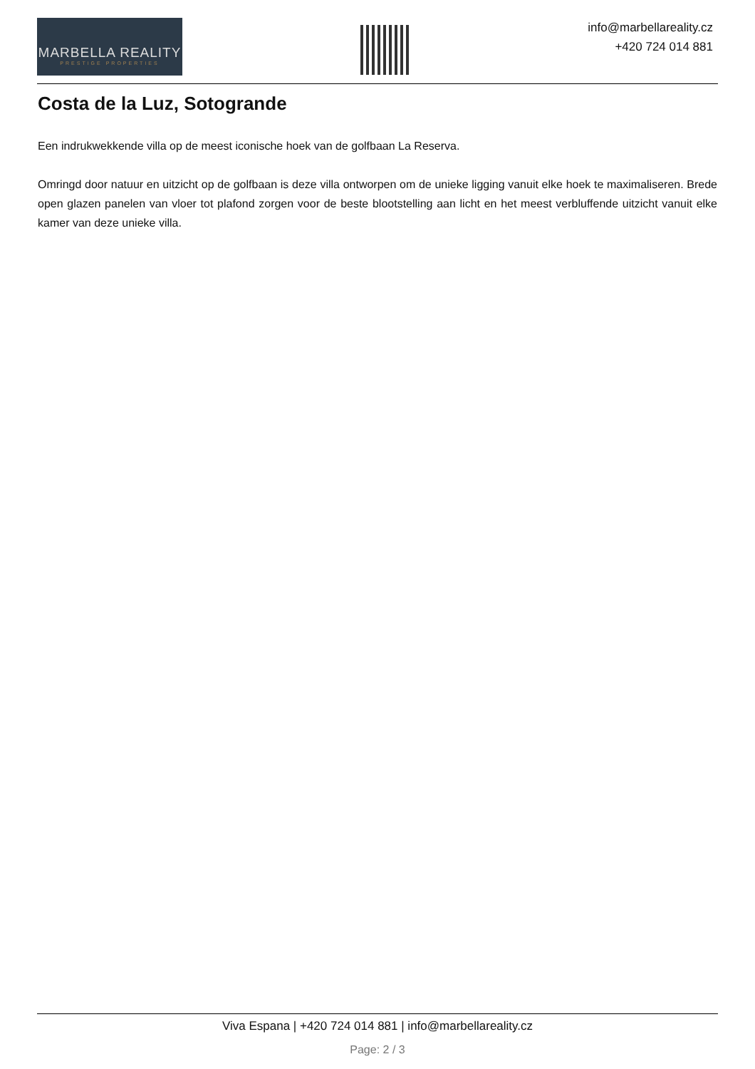MARBELLA REALITY
PRESTIGE PROPERTIES
info@marbellareality.cz
+420 724 014 881
Costa de la Luz, Sotogrande
Een indrukwekkende villa op de meest iconische hoek van de golfbaan La Reserva.
Omringd door natuur en uitzicht op de golfbaan is deze villa ontworpen om de unieke ligging vanuit elke hoek te maximaliseren. Brede open glazen panelen van vloer tot plafond zorgen voor de beste blootstelling aan licht en het meest verbluffende uitzicht vanuit elke kamer van deze unieke villa.
Viva Espana | +420 724 014 881 | info@marbellareality.cz
Page: 2 / 3